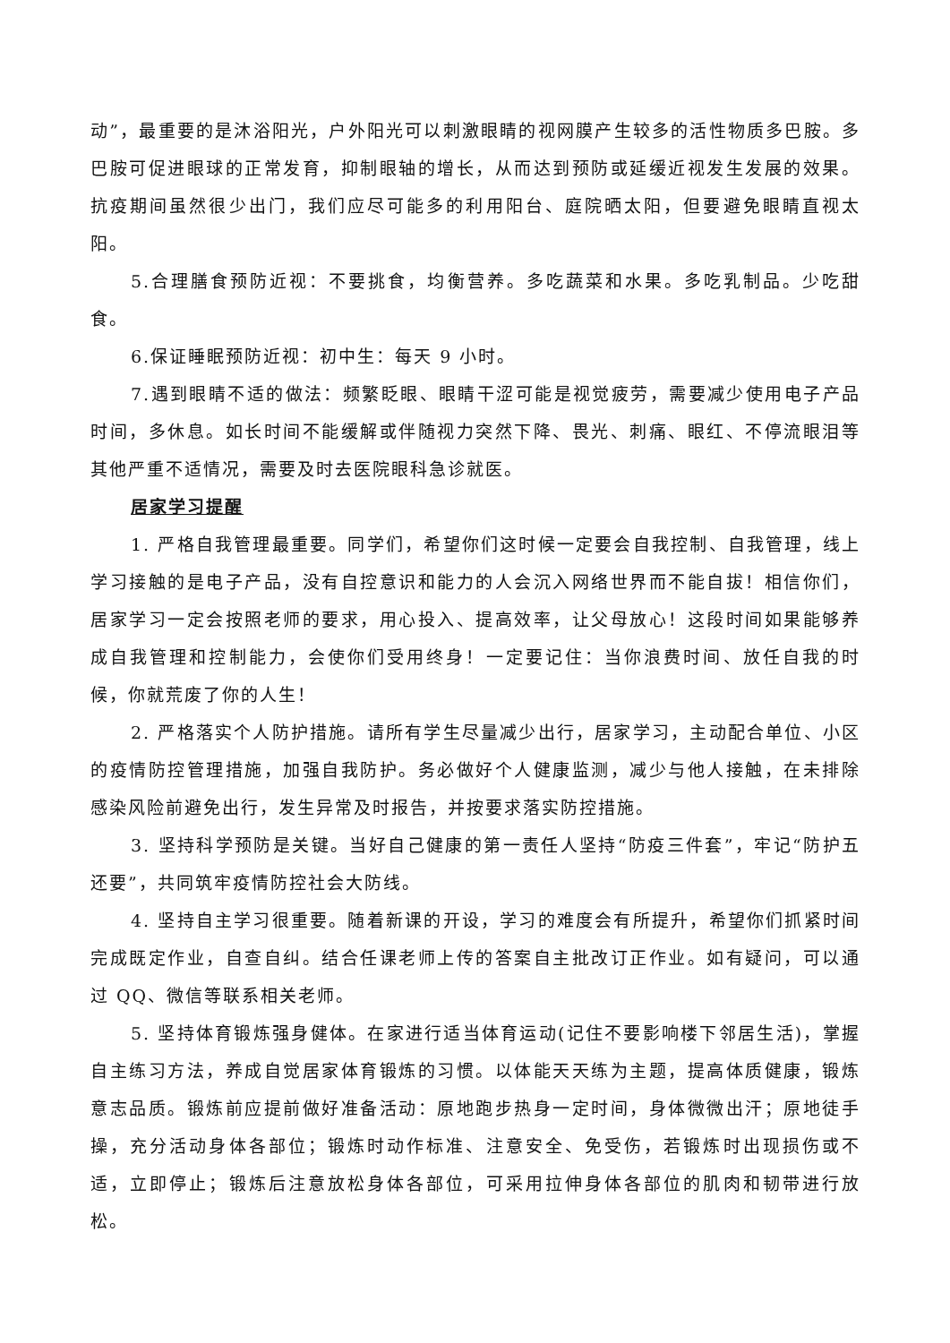动”，最重要的是沐浴阳光，户外阳光可以刺激眼睛的视网膜产生较多的活性物质多巴胺。多巴胺可促进眼球的正常发育，抑制眼轴的增长，从而达到预防或延缓近视发生发展的效果。抗疫期间虽然很少出门，我们应尽可能多的利用阳台、庭院晒太阳，但要避免眼睛直视太阳。
5.合理膳食预防近视：不要挑食，均衡营养。多吃蔬菜和水果。多吃乳制品。少吃甜食。
6.保证睡眠预防近视：初中生：每天 9 小时。
7.遇到眼睛不适的做法：频繁眨眼、眼睛干涩可能是视觉疲劳，需要减少使用电子产品时间，多休息。如长时间不能缓解或伴随视力突然下降、畏光、刺痛、眼红、不停流眼泪等其他严重不适情况，需要及时去医院眼科急诊就医。
居家学习提醒
1. 严格自我管理最重要。同学们，希望你们这时候一定要会自我控制、自我管理，线上学习接触的是电子产品，没有自控意识和能力的人会沉入网络世界而不能自拔！相信你们，居家学习一定会按照老师的要求，用心投入、提高效率，让父母放心！这段时间如果能够养成自我管理和控制能力，会使你们受用终身！一定要记住：当你浪费时间、放任自我的时候，你就荒废了你的人生！
2. 严格落实个人防护措施。请所有学生尽量减少出行，居家学习，主动配合单位、小区的疫情防控管理措施，加强自我防护。务必做好个人健康监测，减少与他人接触，在未排除感染风险前避免出行，发生异常及时报告，并按要求落实防控措施。
3. 坚持科学预防是关键。当好自己健康的第一责任人坚持“防疫三件套”，牢记“防护五还要”，共同筑牢疫情防控社会大防线。
4. 坚持自主学习很重要。随着新课的开设，学习的难度会有所提升，希望你们抓紧时间完成既定作业，自查自纠。结合任课老师上传的答案自主批改订正作业。如有疑问，可以通过 QQ、微信等联系相关老师。
5. 坚持体育锻炼强身健体。在家进行适当体育运动(记住不要影响楼下邻居生活)，掌握自主练习方法，养成自觉居家体育锻炼的习惯。以体能天天练为主题，提高体质健康，锻炼意志品质。锻炼前应提前做好准备活动：原地跑步热身一定时间，身体微微出汗；原地徒手操，充分活动身体各部位；锻炼时动作标准、注意安全、免受伤，若锻炼时出现损伤或不适，立即停止；锻炼后注意放松身体各部位，可采用拉伸身体各部位的肌肉和韧带进行放松。